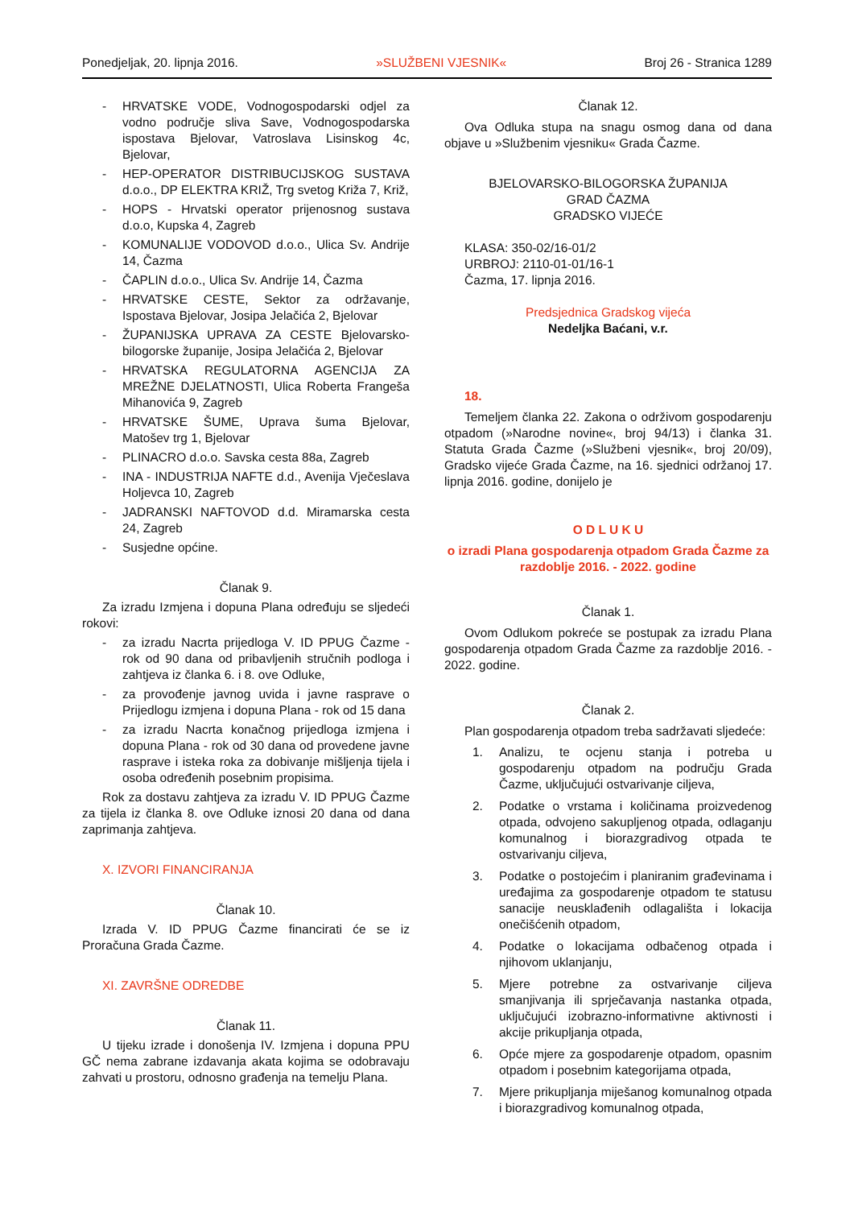Ponedjeljak, 20. lipnja 2016. »SLUŽBENI VJESNIK« Broj 26 - Stranica 1289
- HRVATSKE VODE, Vodnogospodarski odjel za vodno područje sliva Save, Vodnogospodarska ispostava Bjelovar, Vatroslava Lisinskog 4c, Bjelovar,
- HEP-OPERATOR DISTRIBUCIJSKOG SUSTAVA d.o.o., DP ELEKTRA KRIŽ, Trg svetog Križa 7, Križ,
- HOPS - Hrvatski operator prijenosnog sustava d.o.o, Kupska 4, Zagreb
- KOMUNALIJE VODOVOD d.o.o., Ulica Sv. Andrije 14, Čazma
- ČAPLIN d.o.o., Ulica Sv. Andrije 14, Čazma
- HRVATSKE CESTE, Sektor za održavanje, Ispostava Bjelovar, Josipa Jelačića 2, Bjelovar
- ŽUPANIJSKA UPRAVA ZA CESTE Bjelovarsko-bilogorske županije, Josipa Jelačića 2, Bjelovar
- HRVATSKA REGULATORNA AGENCIJA ZA MREŽNE DJELATNOSTI, Ulica Roberta Frangeša Mihanovića 9, Zagreb
- HRVATSKE ŠUME, Uprava šuma Bjelovar, Matošev trg 1, Bjelovar
- PLINACRO d.o.o. Savska cesta 88a, Zagreb
- INA - INDUSTRIJA NAFTE d.d., Avenija Vječeslava Holjevca 10, Zagreb
- JADRANSKI NAFTOVOD d.d. Miramarska cesta 24, Zagreb
- Susjedne općine.
Članak 9.
Za izradu Izmjena i dopuna Plana određuju se sljedeći rokovi:
- za izradu Nacrta prijedloga V. ID PPUG Čazme - rok od 90 dana od pribavljenih stručnih podloga i zahtjeva iz članka 6. i 8. ove Odluke,
- za provođenje javnog uvida i javne rasprave o Prijedlogu izmjena i dopuna Plana - rok od 15 dana
- za izradu Nacrta konačnog prijedloga izmjena i dopuna Plana - rok od 30 dana od provedene javne rasprave i isteka roka za dobivanje mišljenja tijela i osoba određenih posebnim propisima.
Rok za dostavu zahtjeva za izradu V. ID PPUG Čazme za tijela iz članka 8. ove Odluke iznosi 20 dana od dana zaprimanja zahtjeva.
X. IZVORI FINANCIRANJA
Članak 10.
Izrada V. ID PPUG Čazme financirati će se iz Proračuna Grada Čazme.
XI. ZAVRŠNE ODREDBE
Članak 11.
U tijeku izrade i donošenja IV. Izmjena i dopuna PPU GČ nema zabrane izdavanja akata kojima se odobravaju zahvati u prostoru, odnosno građenja na temelju Plana.
Članak 12.
Ova Odluka stupa na snagu osmog dana od dana objave u »Službenim vjesniku« Grada Čazme.
BJELOVARSKO-BILOGORSKA ŽUPANIJA
GRAD ČAZMA
GRADSKO VIJEĆE
KLASA: 350-02/16-01/2
URBROJ: 2110-01-01/16-1
Čazma, 17. lipnja 2016.
Predsjednica Gradskog vijeća
Nedeljka Baćani, v.r.
18.
Temeljem članka 22. Zakona o održivom gospodarenju otpadom (»Narodne novine«, broj 94/13) i članka 31. Statuta Grada Čazme (»Službeni vjesnik«, broj 20/09), Gradsko vijeće Grada Čazme, na 16. sjednici održanoj 17. lipnja 2016. godine, donijelo je
O D L U K U
o izradi Plana gospodarenja otpadom Grada Čazme za razdoblje 2016. - 2022. godine
Članak 1.
Ovom Odlukom pokreće se postupak za izradu Plana gospodarenja otpadom Grada Čazme za razdoblje 2016. - 2022. godine.
Članak 2.
Plan gospodarenja otpadom treba sadržavati sljedeće:
1. Analizu, te ocjenu stanja i potreba u gospodarenju otpadom na području Grada Čazme, uključujući ostvarivanje ciljeva,
2. Podatke o vrstama i količinama proizvedenog otpada, odvojeno sakupljenog otpada, odlaganju komunalnog i biorazgradivog otpada te ostvarivanju ciljeva,
3. Podatke o postojećim i planiranim građevinama i uređajima za gospodarenje otpadom te statusu sanacije neusklađenih odlagališta i lokacija onečišćenih otpadom,
4. Podatke o lokacijama odbačenog otpada i njihovom uklanjanju,
5. Mjere potrebne za ostvarivanje ciljeva smanjivanja ili sprječavanja nastanka otpada, uključujući izobrazno-informativne aktivnosti i akcije prikupljanja otpada,
6. Opće mjere za gospodarenje otpadom, opasnim otpadom i posebnim kategorijama otpada,
7. Mjere prikupljanja miješanog komunalnog otpada i biorazgradivog komunalnog otpada,